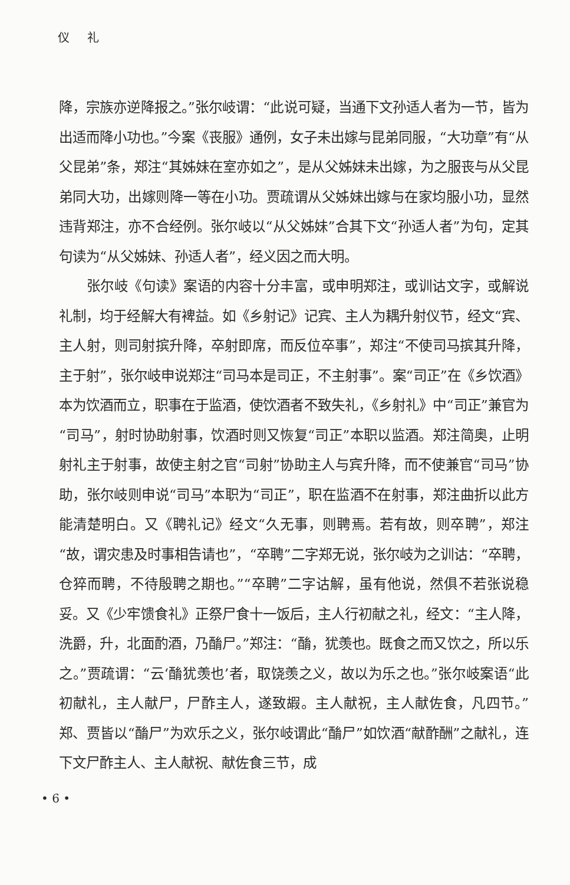仪 礼
降，宗族亦逆降报之。”张尔岐谓：“此说可疑，当通下文孙适人者为一节，皆为出适而降小功也。”今案《丧服》通例，女子未出嫁与昆弟同服，“大功章”有“从父昆弟”条，郑注“其姊妹在室亦如之”，是从父姊妹未出嫁，为之服丧与从父昆弟同大功，出嫁则降一等在小功。贾疏谓从父姊妹出嫁与在家均服小功，显然违背郑注，亦不合经例。张尔岐以“从父姊妹”合其下文“孙适人者”为句，定其句读为“从父姊妹、孙适人者”，经义因之而大明。
张尔岐《句读》案语的内容十分丰富，或申明郑注，或训诂文字，或解说礼制，均于经解大有裨益。如《乡射记》记宾、主人为耦升射仪节，经文“宾、主人射，则司射摈升降，卒射即席，而反位卒事”，郑注“不使司马摈其升降，主于射”，张尔岐申说郑注“司马本是司正，不主射事”。案“司正”在《乡饮酒》本为饮酒而立，职事在于监酒，使饮酒者不致失礼，《乡射礼》中“司正”兼官为“司马”，射时协助射事，饮酒时则又恢复“司正”本职以监酒。郑注简奥，止明射礼主于射事，故使主射之官“司射”协助主人与宾升降，而不使兼官“司马”协助，张尔岐则申说“司马”本职为“司正”，职在监酒不在射事，郑注曲折以此方能清楚明白。又《聘礼记》经文“久无事，则聘焉。若有故，则卒聘”，郑注“故，谓灾患及时事相告请也”，“卒聘”二字郑无说，张尔岐为之训诂：“卒聘，仓猝而聘，不待殷聘之期也。”“卒聘”二字诂解，虽有他说，然俱不若张说稳妥。又《少牢馈食礼》正祭尸食十一饭后，主人行初献之礼，经文：“主人降，洗爵，升，北面酌酒，乃酳尸。”郑注：“酳，犹羡也。既食之而又饮之，所以乐之。”贾疏谓：“云‘酳犹羡也’者，取饶羡之义，故以为乐之也。”张尔岐案语“此初献礼，主人献尸，尸酢主人，遂致嘏。主人献祝，主人献佐食，凡四节。”郑、贾皆以“酳尸”为欢乐之义，张尔岐谓此“酳尸”如饮酒“献酢酬”之献礼，连下文尸酢主人、主人献祝、献佐食三节，成
• 6 •